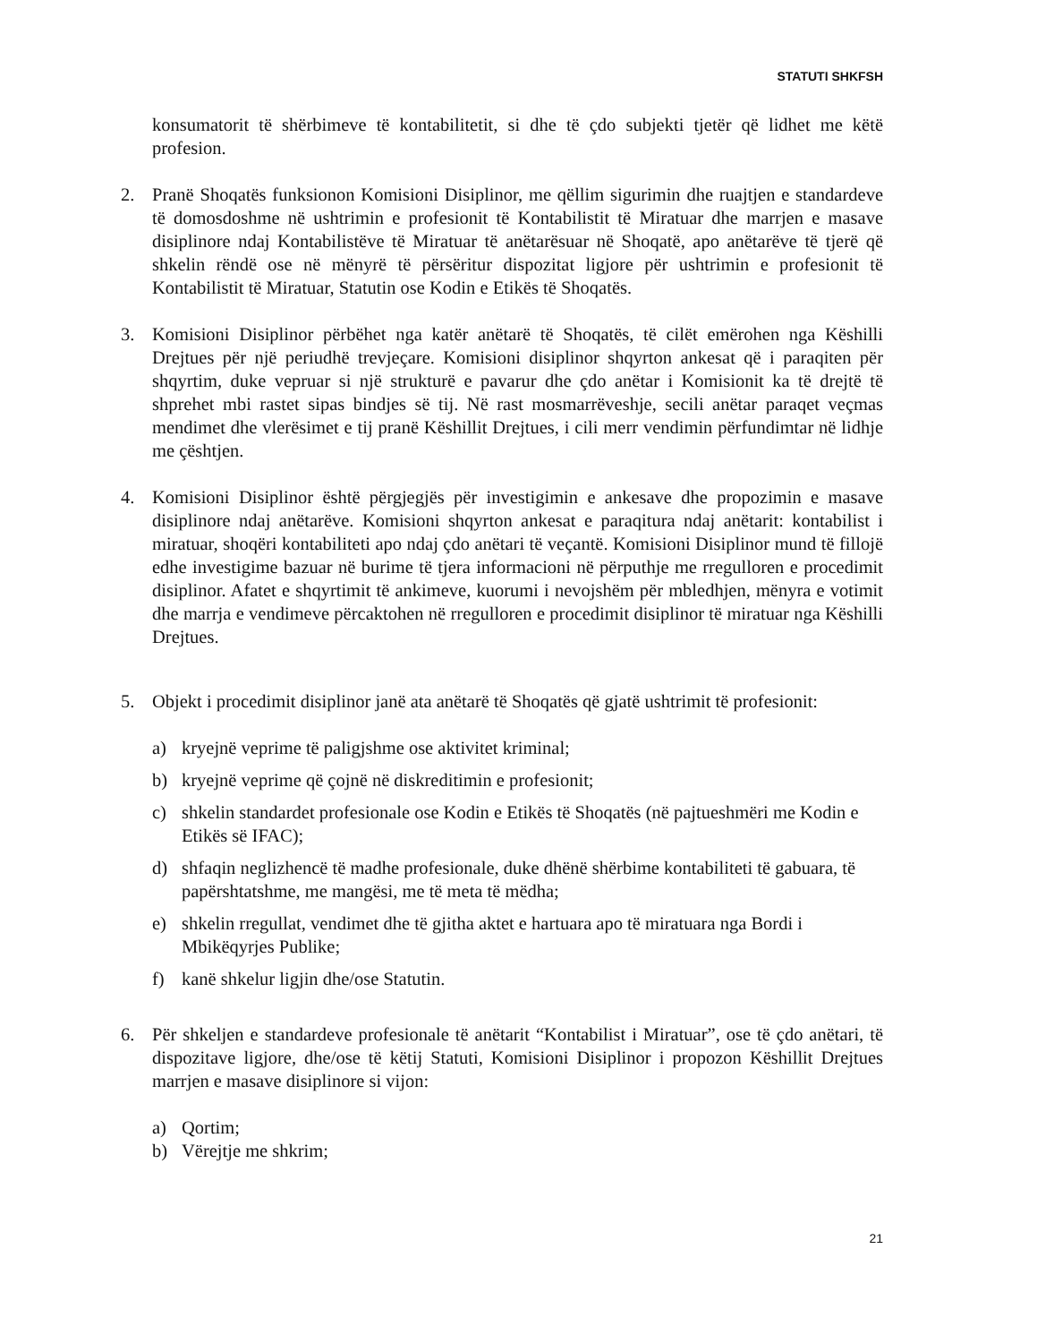STATUTI SHKFSH
konsumatorit të shërbimeve të kontabilitetit, si dhe të çdo subjekti tjetër që lidhet me këtë profesion.
2. Pranë Shoqatës funksionon Komisioni Disiplinor, me qëllim sigurimin dhe ruajtjen e standardeve të domosdoshme në ushtrimin e profesionit të Kontabilistit të Miratuar dhe marrjen e masave disiplinore ndaj Kontabilistëve të Miratuar të anëtarësuar në Shoqatë, apo anëtarëve të tjerë që shkelin rëndë ose në mënyrë të përsëritur dispozitat ligjore për ushtrimin e profesionit të Kontabilistit të Miratuar, Statutin ose Kodin e Etikës të Shoqatës.
3. Komisioni Disiplinor përbëhet nga katër anëtarë të Shoqatës, të cilët emërohen nga Këshilli Drejtues për një periudhë trevjeçare. Komisioni disiplinor shqyrton ankesat që i paraqiten për shqyrtim, duke vepruar si një strukturë e pavarur dhe çdo anëtar i Komisionit ka të drejtë të shprehet mbi rastet sipas bindjes së tij. Në rast mosmarrëveshje, secili anëtar paraqet veçmas mendimet dhe vlerësimet e tij pranë Këshillit Drejtues, i cili merr vendimin përfundimtar në lidhje me çështjen.
4. Komisioni Disiplinor është përgjegjës për investigimin e ankesave dhe propozimin e masave disiplinore ndaj anëtarëve. Komisioni shqyrton ankesat e paraqitura ndaj anëtarit: kontabilist i miratuar, shoqëri kontabiliteti apo ndaj çdo anëtari të veçantë. Komisioni Disiplinor mund të fillojë edhe investigime bazuar në burime të tjera informacioni në përputhje me rregulloren e procedimit disiplinor. Afatet e shqyrtimit të ankimeve, kuorumi i nevojshëm për mbledhjen, mënyra e votimit dhe marrja e vendimeve përcaktohen në rregulloren e procedimit disiplinor të miratuar nga Këshilli Drejtues.
5. Objekt i procedimit disiplinor janë ata anëtarë të Shoqatës që gjatë ushtrimit të profesionit:
a) kryejnë veprime të paligjshme ose aktivitet kriminal;
b) kryejnë veprime që çojnë në diskreditimin e profesionit;
c) shkelin standardet profesionale ose Kodin e Etikës të Shoqatës (në pajtueshmëri me Kodin e Etikës së IFAC);
d) shfaqin neglizhencë të madhe profesionale, duke dhënë shërbime kontabiliteti të gabuara, të papërshtatshme, me mangësi, me të meta të mëdha;
e) shkelin rregullat, vendimet dhe të gjitha aktet e hartuara apo të miratuara nga Bordi i Mbikëqyrjes Publike;
f) kanë shkelur ligjin dhe/ose Statutin.
6. Për shkeljen e standardeve profesionale të anëtarit “Kontabilist i Miratuar”, ose të çdo anëtari, të dispozitave ligjore, dhe/ose të këtij Statuti, Komisioni Disiplinor i propozon Këshillit Drejtues marrjen e masave disiplinore si vijon:
a) Qortim;
b) Vërejtje me shkrim;
21